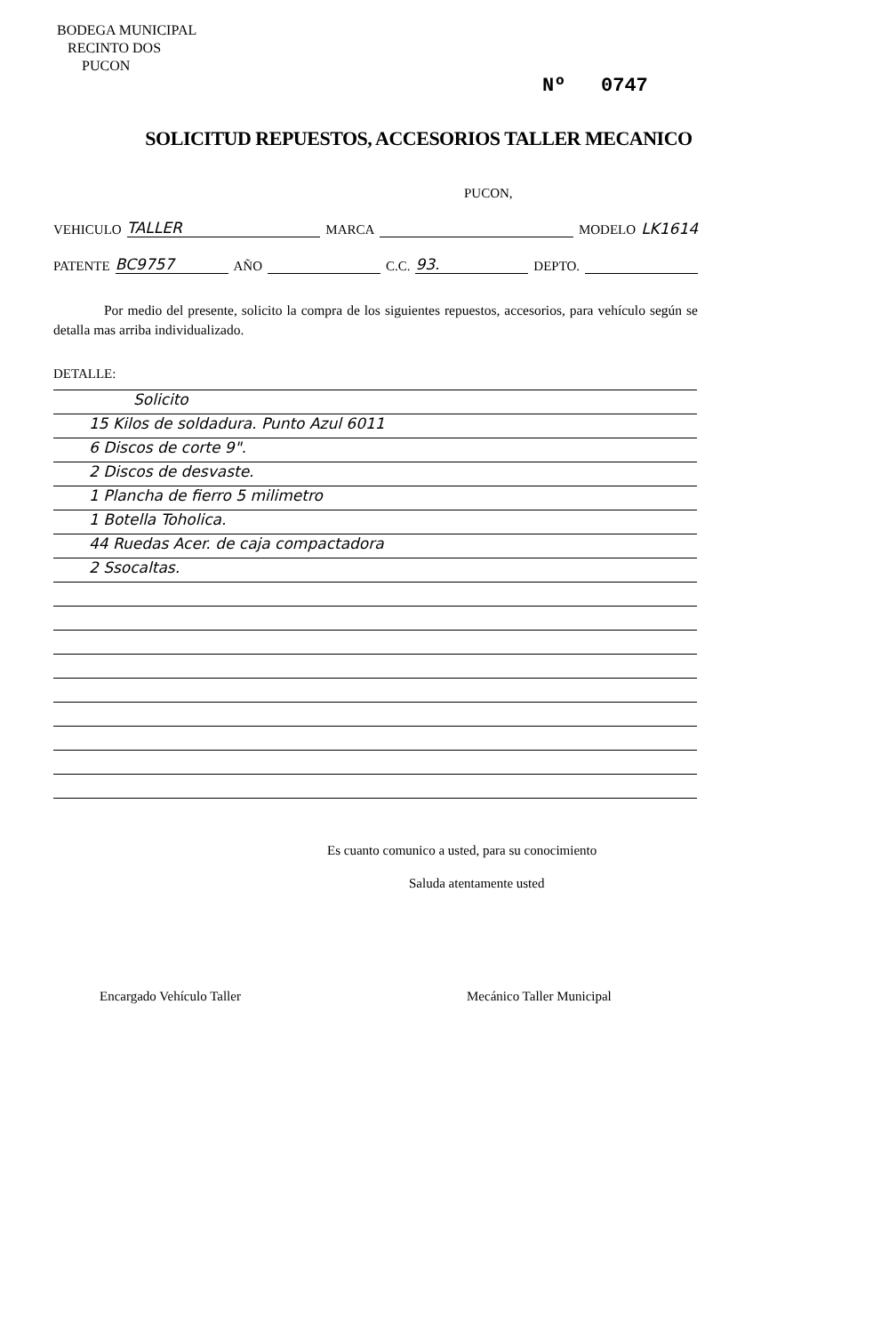BODEGA MUNICIPAL
RECINTO DOS
PUCON
Nº 0747
SOLICITUD REPUESTOS, ACCESORIOS TALLER MECANICO
PUCON,
VEHICULO TALLER MARCA MODELO LK1614
PATENTE BC9757 AÑO C.C. 93. DEPTO.
Por medio del presente, solicito la compra de los siguientes repuestos, accesorios, para vehículo según se detalla mas arriba individualizado.
DETALLE:
Solicito
15 Kilos de soldadura. Punto Azul 6011
6 Discos de corte 9".
2 Discos de desvaste.
1 Plancha de fierro 5 milimetro
1 Botella Toholica.
44 Ruedas Acer. de caja compactadora
2 Ssocaltas.
Es cuanto comunico a usted, para su conocimiento
Saluda atentamente usted
Encargado Vehículo Taller Mecánico Taller Municipal